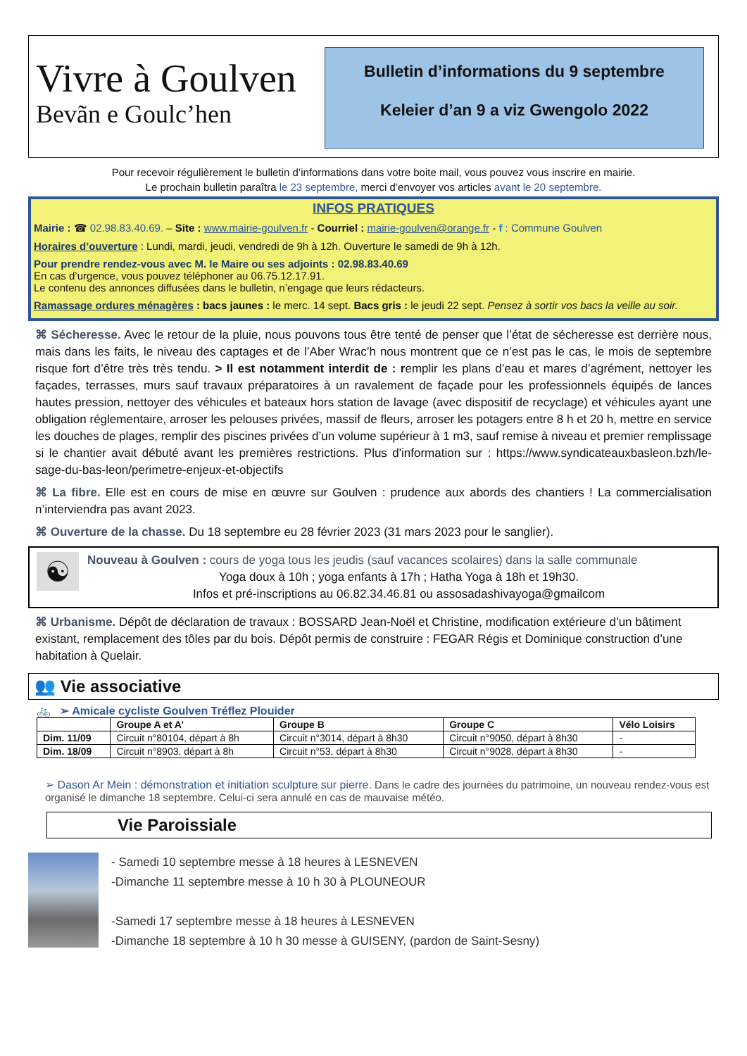Vivre à Goulven
Bevãn e Goulc’hen
Bulletin d’informations du 9 septembre
Keleier d’an 9 a viz Gwengolo 2022
Pour recevoir régulièrement le bulletin d’informations dans votre boite mail, vous pouvez vous inscrire en mairie.
Le prochain bulletin paraîtra le 23 septembre, merci d’envoyer vos articles avant le 20 septembre.
INFOS PRATIQUES
Mairie : ☎ 02.98.83.40.69. – Site : www.mairie-goulven.fr - Courriel : mairie-goulven@orange.fr - f : Commune Goulven
Horaires d’ouverture : Lundi, mardi, jeudi, vendredi de 9h à 12h. Ouverture le samedi de 9h à 12h.
Pour prendre rendez-vous avec M. le Maire ou ses adjoints : 02.98.83.40.69
En cas d’urgence, vous pouvez téléphoner au 06.75.12.17.91.
Le contenu des annonces diffusées dans le bulletin, n’engage que leurs rédacteurs.
Ramassage ordures ménagères : bacs jaunes : le merc. 14 sept. Bacs gris : le jeudi 22 sept. Pensez à sortir vos bacs la veille au soir.
⌘ Sécheresse. Avec le retour de la pluie, nous pouvons tous être tenté de penser que l’état de sécheresse est derrière nous, mais dans les faits, le niveau des captages et de l’Aber Wrac’h nous montrent que ce n’est pas le cas, le mois de septembre risque fort d’être très très tendu. > Il est notamment interdit de : remplir les plans d’eau et mares d’agrément, nettoyer les façades, terrasses, murs sauf travaux préparatoires à un ravalement de façade pour les professionnels équipés de lances hautes pression, nettoyer des véhicules et bateaux hors station de lavage (avec dispositif de recyclage) et véhicules ayant une obligation réglementaire, arroser les pelouses privées, massif de fleurs, arroser les potagers entre 8 h et 20 h, mettre en service les douches de plages, remplir des piscines privées d’un volume supérieur à 1 m3, sauf remise à niveau et premier remplissage si le chantier avait débuté avant les premières restrictions. Plus d'information sur : https://www.syndicateauxbasleon.bzh/le-sage-du-bas-leon/perimetre-enjeux-et-objectifs
⌘ La fibre. Elle est en cours de mise en œuvre sur Goulven : prudence aux abords des chantiers ! La commercialisation n’interviendra pas avant 2023.
⌘ Ouverture de la chasse. Du 18 septembre eu 28 février 2023 (31 mars 2023 pour le sanglier).
☯
Nouveau à Goulven : cours de yoga tous les jeudis (sauf vacances scolaires) dans la salle communale
Yoga doux à 10h ; yoga enfants à 17h ; Hatha Yoga à 18h et 19h30.
Infos et pré-inscriptions au 06.82.34.46.81 ou assosadashivayoga@gmailcom
⌘ Urbanisme. Dépôt de déclaration de travaux : BOSSARD Jean-Noël et Christine, modification extérieure d’un bâtiment existant, remplacement des tôles par du bois. Dépôt permis de construire : FEGAR Régis et Dominique construction d’une habitation à Quelair.
👥 Vie associative
🚲 ➢ Amicale cycliste Goulven Tréflez Plouider
| | Groupe A et A’ | Groupe B | Groupe C | Vélo Loisirs |
| --- | --- | --- | --- | --- |
| Dim. 11/09 | Circuit n°80104, départ à 8h | Circuit n°3014, départ à 8h30 | Circuit n°9050, départ à 8h30 | - |
| Dim. 18/09 | Circuit n°8903, départ à 8h | Circuit n°53, départ à 8h30 | Circuit n°9028, départ à 8h30 | - |
➢ Dason Ar Mein : démonstration et initiation sculpture sur pierre. Dans le cadre des journées du patrimoine, un nouveau rendez-vous est organisé le dimanche 18 septembre. Celui-ci sera annulé en cas de mauvaise météo.
Vie Paroissiale
- Samedi 10 septembre messe à 18 heures à LESNEVEN
-Dimanche 11 septembre messe à 10 h 30 à PLOUNEOUR
-Samedi 17 septembre messe à 18 heures à LESNEVEN
-Dimanche 18 septembre à 10 h 30 messe à GUISENY, (pardon de Saint-Sesny)